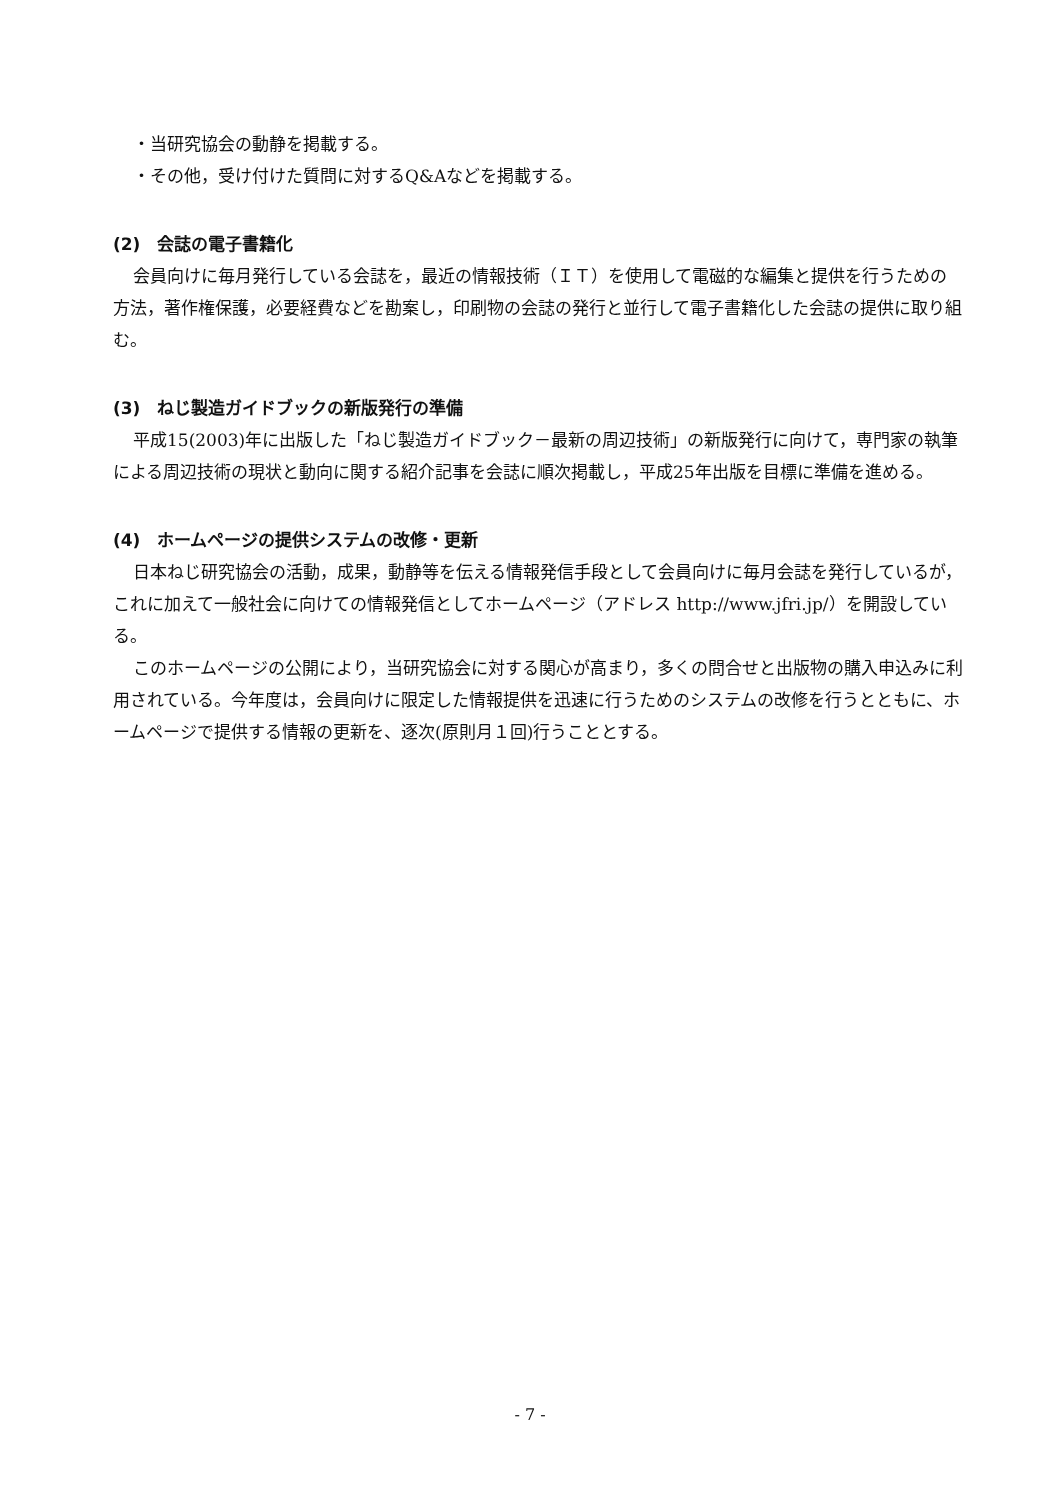・当研究協会の動静を掲載する。
・その他，受け付けた質問に対するQ&Aなどを掲載する。
(2)　会誌の電子書籍化
会員向けに毎月発行している会誌を，最近の情報技術（ＩＴ）を使用して電磁的な編集と提供を行うための方法，著作権保護，必要経費などを勘案し，印刷物の会誌の発行と並行して電子書籍化した会誌の提供に取り組む。
(3)　ねじ製造ガイドブックの新版発行の準備
平成15(2003)年に出版した「ねじ製造ガイドブック－最新の周辺技術」の新版発行に向けて，専門家の執筆による周辺技術の現状と動向に関する紹介記事を会誌に順次掲載し，平成25年出版を目標に準備を進める。
(4)　ホームページの提供システムの改修・更新
日本ねじ研究協会の活動，成果，動静等を伝える情報発信手段として会員向けに毎月会誌を発行しているが，これに加えて一般社会に向けての情報発信としてホームページ（アドレス http://www.jfri.jp/）を開設している。
このホームページの公開により，当研究協会に対する関心が高まり，多くの問合せと出版物の購入申込みに利用されている。今年度は，会員向けに限定した情報提供を迅速に行うためのシステムの改修を行うとともに、ホームページで提供する情報の更新を、逐次(原則月１回)行うこととする。
- 7 -